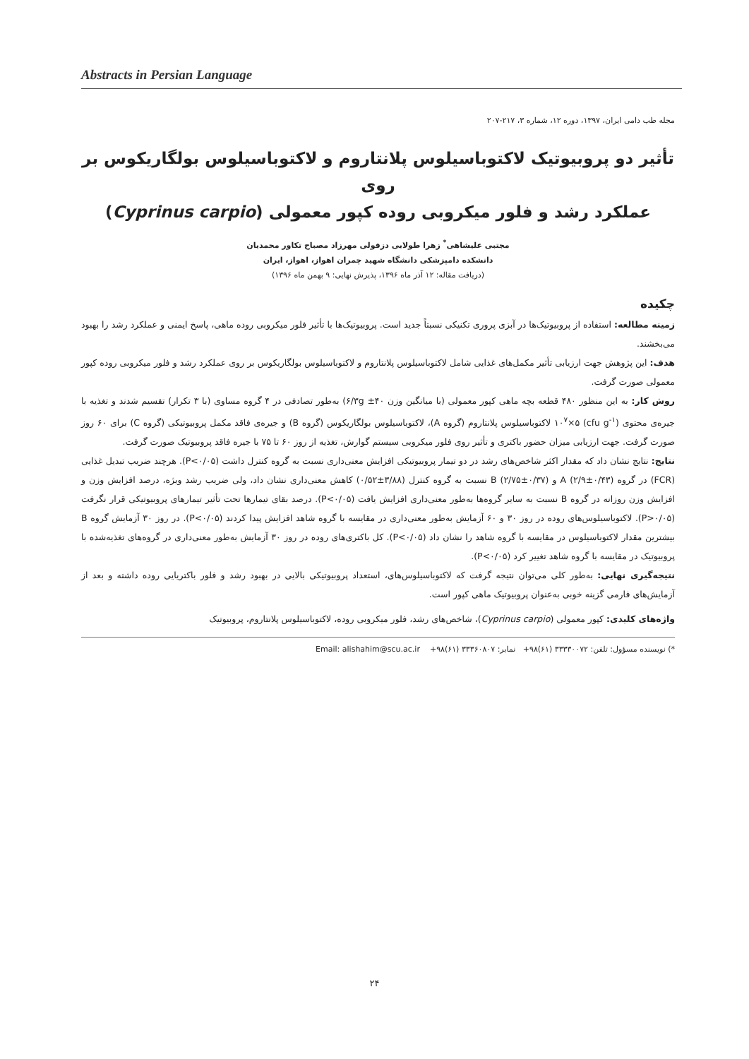Abstracts in Persian Language
مجله طب دامی ایران، ۱۳۹۷، دوره ۱۲، شماره ۳، ۲۱۷-۲۰۷
تأثیر دو پروبیوتیک لاکتوباسیلوس پلانتاروم و لاکتوباسیلوس بولگاریکوس بر روی
عملکرد رشد و فلور میکروبی روده کپور معمولی (Cyprinus carpio)
مجتبی علیشاهی<sup>*</sup> زهرا طولابی دزفولی مهرزاد مصباح تکاور محمدیان
دانشکده دامپزشکی دانشگاه شهید چمران اهواز، اهواز، ایران
(دریافت مقاله: ۱۲ آذر ماه ۱۳۹۶، پذیرش نهایی: ۹ بهمن ماه ۱۳۹۶)
چکیده
زمینه مطالعه: استفاده از پروبیوتیک‌ها در آبزی پروری تکنیکی نسبتاً جدید است. پروبیوتیک‌ها با تأثیر فلور میکروبی روده ماهی، پاسخ ایمنی و عملکرد رشد را بهبود می‌بخشند.
هدف: این پژوهش جهت ارزیابی تأثیر مکمل‌های غذایی شامل لاکتوباسیلوس پلانتاروم و لاکتوباسیلوس بولگاریکوس بر روی عملکرد رشد و فلور میکروبی روده کپور معمولی صورت گرفت.
روش کار: به این منظور ۴۸۰ قطعه بچه ماهی کپور معمولی (با میانگین وزن ۶/۳g ±۴۰) به‌طور تصادفی در ۴ گروه مساوی (با ۳ تکرار) تقسیم شدند و تغذیه با جیره‌ی محتوی (cfu g<sup>-۱</sup>) ۱۰<sup>۷</sup>×۵ لاکتوباسیلوس پلانتاروم (گروه A)، لاکتوباسیلوس بولگاریکوس (گروه B) و جیره‌ی فاقد مکمل پروبیوتیکی (گروه C) برای ۶۰ روز صورت گرفت. جهت ارزیابی میزان حضور باکتری و تأثیر روی فلور میکروبی سیستم گوارش، تغذیه از روز ۶۰ تا ۷۵ با جیره فاقد پروبیوتیک صورت گرفت.
نتایج: نتایج نشان داد که مقدار اکثر شاخص‌های رشد در دو تیمار پروبیوتیکی افزایش معنی‌داری نسبت به گروه کنترل داشت (P<۰/۰۵). هرچند ضریب تبدیل غذایی (FCR) در گروه A (۲/۹±۰/۴۳) و B (۲/۷۵±۰/۳۷) نسبت به گروه کنترل (۳/۸۸±۰/۵۲) کاهش معنی‌داری نشان داد، ولی ضریب رشد ویژه، درصد افزایش وزن و افزایش وزن روزانه در گروه B نسبت به سایر گروه‌ها به‌طور معنی‌داری افزایش یافت (P<۰/۰۵). درصد بقای تیمارها تحت تأثیر تیمارهای پروبیوتیکی قرار نگرفت (P>۰/۰۵). لاکتوباسیلوس‌های روده در روز ۳۰ و ۶۰ آزمایش به‌طور معنی‌داری در مقایسه با گروه شاهد افزایش پیدا کردند (P<۰/۰۵). در روز ۳۰ آزمایش گروه B بیشترین مقدار لاکتوباسیلوس در مقایسه با گروه شاهد را نشان داد (P<۰/۰۵). کل باکتری‌های روده در روز ۳۰ آزمایش به‌طور معنی‌داری در گروه‌های تغذیه‌شده با پروبیوتیک در مقایسه با گروه شاهد تغییر کرد (P<۰/۰۵).
نتیجه‌گیری نهایی: به‌طور کلی می‌توان نتیجه گرفت که لاکتوباسیلوس‌های، استعداد پروبیوتیکی بالایی در بهبود رشد و فلور باکتریایی روده داشته و بعد از آزمایش‌های فارمی گزینه خوبی به‌عنوان پروبیوتیک ماهی کپور است.
واژه‌های کلیدی: کپور معمولی (Cyprinus carpio)، شاخص‌های رشد، فلور میکروبی روده، لاکتوباسیلوس پلانتاروم، پروبیوتیک
*) نویسنده مسؤول: تلفن: ۳۳۳۳۰۰۷۲ (۶۱)۹۸+ نمابر: ۳۳۳۶۰۸۰۷ (۶۱)۹۸+ Email: alishahim@scu.ac.ir
۲۴